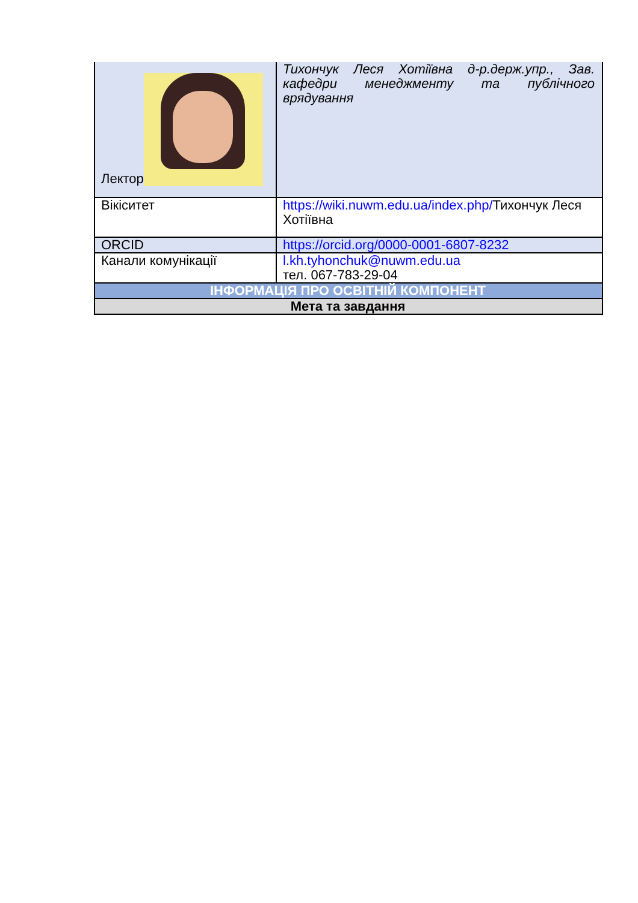| Лектор | Тихончук Леся Хотіївна д-р.держ.упр., Зав. кафедри менеджменту та публічного врядування |
| Вікіситет | https://wiki.nuwm.edu.ua/index.php/ Тихончук Леся Хотіївна |
| ORCID | https://orcid.org/0000-0001-6807-8232 |
| Канали комунікації | l.kh.tyhonchuk@nuwm.edu.ua тел. 067-783-29-04 |
| ІНФОРМАЦІЯ ПРО ОСВІТНІЙ КОМПОНЕНТ | |
| Мета та завдання | |